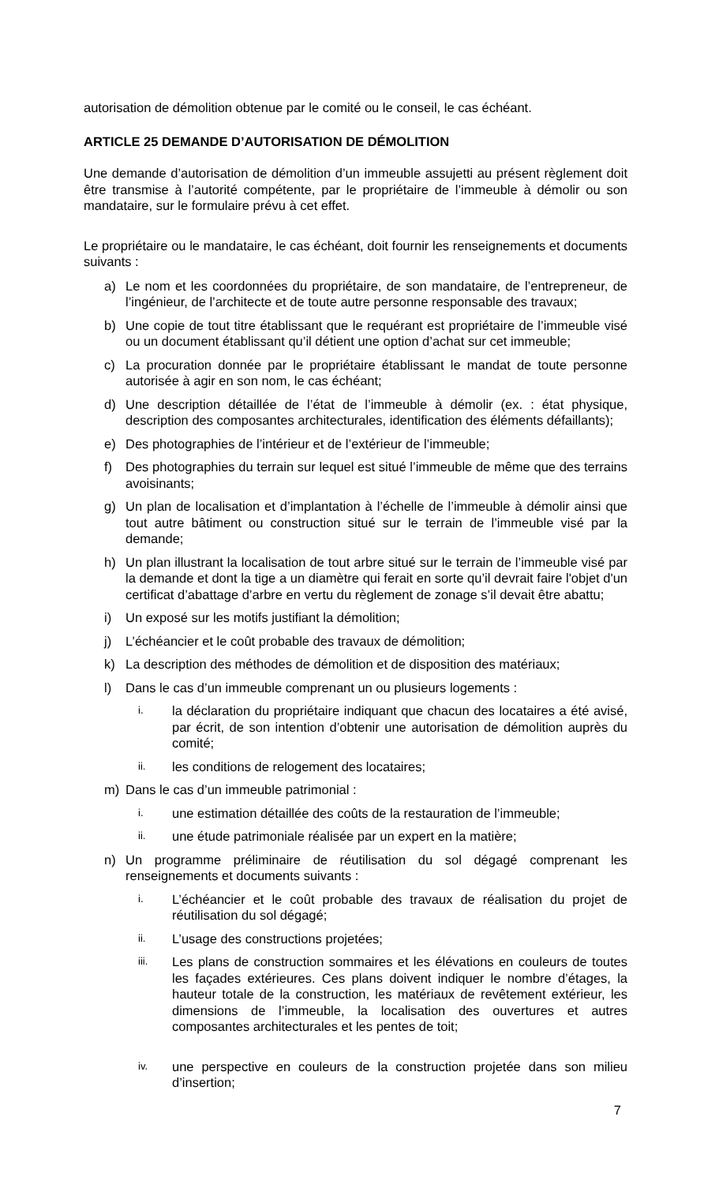autorisation de démolition obtenue par le comité ou le conseil, le cas échéant.
ARTICLE 25 DEMANDE D’AUTORISATION DE DÉMOLITION
Une demande d’autorisation de démolition d’un immeuble assujetti au présent règlement doit être transmise à l’autorité compétente, par le propriétaire de l’immeuble à démolir ou son mandataire, sur le formulaire prévu à cet effet.
Le propriétaire ou le mandataire, le cas échéant, doit fournir les renseignements et documents suivants :
a) Le nom et les coordonnées du propriétaire, de son mandataire, de l’entrepreneur, de l’ingénieur, de l’architecte et de toute autre personne responsable des travaux;
b) Une copie de tout titre établissant que le requérant est propriétaire de l’immeuble visé ou un document établissant qu’il détient une option d’achat sur cet immeuble;
c) La procuration donnée par le propriétaire établissant le mandat de toute personne autorisée à agir en son nom, le cas échéant;
d) Une description détaillée de l’état de l’immeuble à démolir (ex. : état physique, description des composantes architecturales, identification des éléments défaillants);
e) Des photographies de l’intérieur et de l’extérieur de l’immeuble;
f) Des photographies du terrain sur lequel est situé l’immeuble de même que des terrains avoisinants;
g) Un plan de localisation et d’implantation à l’échelle de l’immeuble à démolir ainsi que tout autre bâtiment ou construction situé sur le terrain de l’immeuble visé par la demande;
h) Un plan illustrant la localisation de tout arbre situé sur le terrain de l’immeuble visé par la demande et dont la tige a un diamètre qui ferait en sorte qu’il devrait faire l'objet d'un certificat d’abattage d’arbre en vertu du règlement de zonage s’il devait être abattu;
i) Un exposé sur les motifs justifiant la démolition;
j) L’échéancier et le coût probable des travaux de démolition;
k) La description des méthodes de démolition et de disposition des matériaux;
l) Dans le cas d’un immeuble comprenant un ou plusieurs logements :
i. la déclaration du propriétaire indiquant que chacun des locataires a été avisé, par écrit, de son intention d’obtenir une autorisation de démolition auprès du comité;
ii. les conditions de relogement des locataires;
m) Dans le cas d’un immeuble patrimonial :
i. une estimation détaillée des coûts de la restauration de l’immeuble;
ii. une étude patrimoniale réalisée par un expert en la matière;
n) Un programme préliminaire de réutilisation du sol dégagé comprenant les renseignements et documents suivants :
i. L’échéancier et le coût probable des travaux de réalisation du projet de réutilisation du sol dégagé;
ii. L’usage des constructions projetées;
iii. Les plans de construction sommaires et les élévations en couleurs de toutes les façades extérieures. Ces plans doivent indiquer le nombre d’étages, la hauteur totale de la construction, les matériaux de revêtement extérieur, les dimensions de l’immeuble, la localisation des ouvertures et autres composantes architecturales et les pentes de toit;
iv. une perspective en couleurs de la construction projetée dans son milieu d’insertion;
7